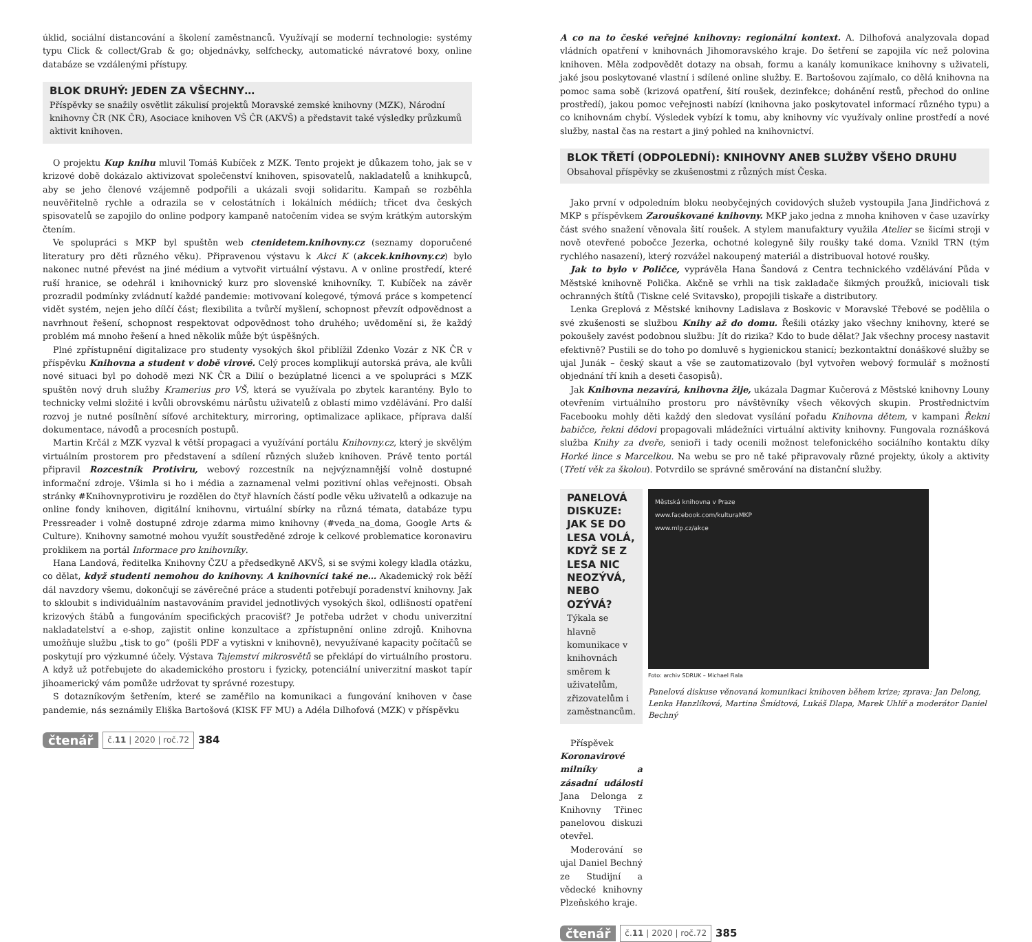úklid, sociální distancování a školení zaměstnanců. Využívají se moderní technologie: systémy typu Click & collect/Grab & go; objednávky, selfchecky, automatické návratové boxy, online databáze se vzdálenými přístupy.
BLOK DRUHÝ: JEDEN ZA VŠECHNY…
Příspěvky se snažily osvětlit zákulisí projektů Moravské zemské knihovny (MZK), Národní knihovny ČR (NK ČR), Asociace knihoven VŠ ČR (AKVŠ) a představit také výsledky průzkumů aktivit knihoven.
O projektu Kup knihu mluvil Tomáš Kubíček z MZK. Tento projekt je důkazem toho, jak se v krizové době dokázalo aktivizovat společenství knihoven, spisovatelů, nakladatelů a knihkupců, aby se jeho členové vzájemně podpořili a ukázali svoji solidaritu. Kampaň se rozběhla neuvěřitelně rychle a odrazila se v celostátních i lokálních médiích; třicet dva českých spisovatelů se zapojilo do online podpory kampaně natočením videa se svým krátkým autorským čtením.
Ve spolupráci s MKP byl spuštěn web ctenidetem.knihovny.cz (seznamy doporučené literatury pro děti různého věku). Připravenou výstavu k Akci K (akcek.knihovny.cz) bylo nakonec nutné převést na jiné médium a vytvořit virtuální výstavu. A v online prostředí, které ruší hranice, se odehrál i knihovnický kurz pro slovenské knihovníky. T. Kubíček na závěr prozradil podmínky zvládnutí každé pandemie: motivovaní kolegové, týmová práce s kompetencí vidět systém, nejen jeho dílčí část; flexibilita a tvůrčí myšlení, schopnost převzít odpovědnost a navrhnout řešení, schopnost respektovat odpovědnost toho druhého; uvědomění si, že každý problém má mnoho řešení a hned několik může být úspěšných.
Plné zpřístupnění digitalizace pro studenty vysokých škol přiblížil Zdenko Vozár z NK ČR v příspěvku Knihovna a student v době virové. Celý proces komplikují autorská práva, ale kvůli nové situaci byl po dohodě mezi NK ČR a Dilií o bezúplatné licenci a ve spolupráci s MZK spuštěn nový druh služby Kramerius pro VŠ, která se využívala po zbytek karantény. Bylo to technicky velmi složité i kvůli obrovskému nárůstu uživatelů z oblastí mimo vzdělávání. Pro další rozvoj je nutné posílnění síťové architektury, mirroring, optimalizace aplikace, příprava další dokumentace, návodů a procesních postupů.
Martin Krčál z MZK vyzval k větší propagaci a využívání portálu Knihovny.cz, který je skvělým virtuálním prostorem pro představení a sdílení různých služeb knihoven. Právě tento portál připravil Rozcestník Protiviru, webový rozcestník na nejvýznamnější volně dostupné informační zdroje. Všimla si ho i média a zaznamenal velmi pozitivní ohlas veřejnosti. Obsah stránky #Knihovnyprotiviru je rozdělen do čtyř hlavních částí podle věku uživatelů a odkazuje na online fondy knihoven, digitální knihovnu, virtuální sbírky na různá témata, databáze typu Pressreader i volně dostupné zdroje zdarma mimo knihovny (#veda_na_doma, Google Arts & Culture). Knihovny samotné mohou využít soustředěné zdroje k celkové problematice koronaviru proklikem na portál Informace pro knihovníky.
Hana Landová, ředitelka Knihovny ČZU a předsedkyně AKVŠ, si se svými kolegy kladla otázku, co dělat, když studenti nemohou do knihovny. A knihovníci také ne… Akademický rok běží dál navzdory všemu, dokončují se závěrečné práce a studenti potřebují poradenství knihovny. Jak to skloubit s individuálním nastavováním pravidel jednotlivých vysokých škol, odlišností opatření krizových štábů a fungováním specifických pracovišť? Je potřeba udržet v chodu univerzitní nakladatelství a e-shop, zajistit online konzultace a zpřístupnění online zdrojů. Knihovna umožňuje službu „tisk to go“ (pošli PDF a vytiskni v knihovně), nevyužívané kapacity počítačů se poskytují pro výzkumné účely. Výstava Tajemství mikrosvětů se překlápí do virtuálního prostoru. A když už potřebujete do akademického prostoru i fyzicky, potenciální univerzitní maskot tapír jihoamerický vám pomůže udržovat ty správné rozestupy.
S dotazníkovým šetřením, které se zaměřilo na komunikaci a fungování knihoven v čase pandemie, nás seznámily Eliška Bartošová (KISK FF MU) a Adéla Dilhofová (MZK) v příspěvku
čtenář č.11 | 2020 | roč.72 384
A co na to české veřejné knihovny: regionální kontext. A. Dilhofová analyzovala dopad vládních opatření v knihovnách Jihomoravského kraje. Do šetření se zapojila víc než polovina knihoven. Měla zodpovědět dotazy na obsah, formu a kanály komunikace knihovny s uživateli, jaké jsou poskytované vlastní i sdílené online služby. E. Bartošovou zajímalo, co dělá knihovna na pomoc sama sobě (krizová opatření, šití roušek, dezinfekce; dohánění restů, přechod do online prostředí), jakou pomoc veřejnosti nabízí (knihovna jako poskytovatel informací různého typu) a co knihovnám chybí. Výsledek vybízí k tomu, aby knihovny víc využívaly online prostředí a nové služby, nastal čas na restart a jiný pohled na knihovnictví.
BLOK TŘETÍ (ODPOLEDNÍ): KNIHOVNY ANEB SLUŽBY VŠEHO DRUHU
Obsahoval příspěvky se zkušenostmi z různých míst Česka.
Jako první v odpoledním bloku neobyčejných covidových služeb vystoupila Jana Jindřichová z MKP s příspěvkem Zarouškované knihovny. MKP jako jedna z mnoha knihoven v čase uzavírky část svého snažení věnovala šití roušek. A stylem manufaktury využila Atelier se šicími stroji v nově otevřené pobočce Jezerka, ochotné kolegyně šily roušky také doma. Vznikl TRN (tým rychlého nasazení), který rozvážel nakoupený materiál a distribuoval hotové roušky.
Jak to bylo v Poličce, vyprávěla Hana Šandová z Centra technického vzdělávání Půda v Městské knihovně Polička. Akčně se vrhli na tisk zakladače šikmých proužků, iniciovali tisk ochranných štítů (Tiskne celé Svitavsko), propojili tiskaře a distributory.
Lenka Greplová z Městské knihovny Ladislava z Boskovic v Moravské Třebové se podělila o své zkušenosti se službou Knihy až do domu. Řešili otázky jako všechny knihovny, které se pokoušely zavést podobnou službu: Jít do rizika? Kdo to bude dělat? Jak všechny procesy nastavit efektivně? Pustili se do toho po domluvě s hygienickou stanicí; bezkontaktní donáškové služby se ujal Junák – český skaut a vše se zautomatizovalo (byl vytvořen webový formulář s možností objednání tří knih a deseti časopisů).
Jak Knihovna nezavírá, knihovna žije, ukázala Dagmar Kučerová z Městské knihovny Louny otevřením virtuálního prostoru pro návštěvníky všech věkových skupin. Prostřednictvím Facebooku mohly děti každý den sledovat vysílání pořadu Knihovna dětem, v kampani Řekni babičce, řekni dědovi propagovali mládežníci virtuální aktivity knihovny. Fungovala roznášková služba Knihy za dveře, senioři i tady ocenili možnost telefonického sociálního kontaktu díky Horké lince s Marcelkou. Na webu se pro ně také připravovaly různé projekty, úkoly a aktivity (Třetí věk za školou). Potvrdilo se správné směrování na distanční služby.
PANELOVÁ DISKUZE: JAK SE DO LESA VOLÁ, KDYŽ SE Z LESA NIC NEOZÝVÁ, NEBO OZÝVÁ?
Týkala se hlavně komunikace v knihovnách směrem k uživatelům, zřizovatelům i zaměstnancům.
Příspěvek Koronavirové milníky a zásadní události Jana Delonga z Knihovny Třinec panelovou diskuzi otevřel.
Moderování se ujal Daniel Bechný ze Studijní a vědecké knihovny Plzeňského kraje.
Městská knihovna v Praze
www.facebook.com/kulturaMKP
www.mlp.cz/akce
Foto: archiv SDRUK – Michael Fiala
Panelová diskuse věnovaná komunikaci knihoven během krize; zprava: Jan Delong, Lenka Hanzlíková, Martina Šmídtová, Lukáš Dlapa, Marek Uhlíř a moderátor Daniel Bechný
čtenář č.11 | 2020 | roč.72 385